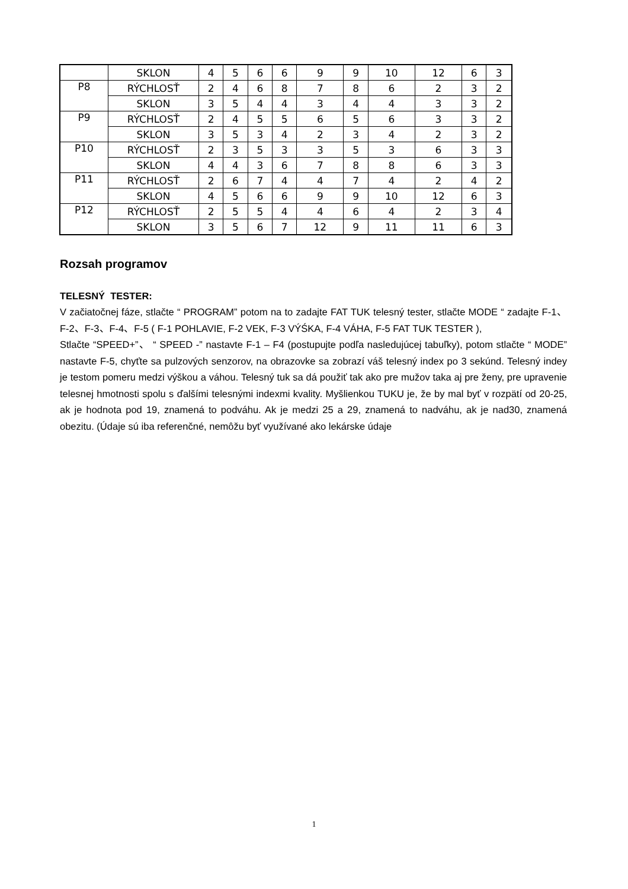| | SKLON | 4 | 5 | 6 | 6 | 9 | 9 | 10 | 12 | 6 | 3 |
| P8 | RÝCHLOSŤ | 2 | 4 | 6 | 8 | 7 | 8 | 6 | 2 | 3 | 2 |
| | SKLON | 3 | 5 | 4 | 4 | 3 | 4 | 4 | 3 | 3 | 2 |
| P9 | RÝCHLOSŤ | 2 | 4 | 5 | 5 | 6 | 5 | 6 | 3 | 3 | 2 |
| | SKLON | 3 | 5 | 3 | 4 | 2 | 3 | 4 | 2 | 3 | 2 |
| P10 | RÝCHLOSŤ | 2 | 3 | 5 | 3 | 3 | 5 | 3 | 6 | 3 | 3 |
| | SKLON | 4 | 4 | 3 | 6 | 7 | 8 | 8 | 6 | 3 | 3 |
| P11 | RÝCHLOSŤ | 2 | 6 | 7 | 4 | 4 | 7 | 4 | 2 | 4 | 2 |
| | SKLON | 4 | 5 | 6 | 6 | 9 | 9 | 10 | 12 | 6 | 3 |
| P12 | RÝCHLOSŤ | 2 | 5 | 5 | 4 | 4 | 6 | 4 | 2 | 3 | 4 |
| | SKLON | 3 | 5 | 6 | 7 | 12 | 9 | 11 | 11 | 6 | 3 |
Rozsah programov
TELESNÝ TESTER:
V začiatočnej fáze, stlačte “ PROGRAM” potom na to zadajte FAT TUK telesný tester, stlačte MODE “ zadajte F-1、F-2、F-3、F-4、F-5 ( F-1 POHLAVIE, F-2 VEK, F-3 VÝŚKA, F-4 VÁHA, F-5 FAT TUK TESTER ),
Stlačte “SPEED+”、 “ SPEED -” nastavte F-1 – F4 (postupujte podľa nasledujúcej tabuľky), potom stlačte “ MODE” nastavte F-5, chyťte sa pulzových senzorov, na obrazovke sa zobrazí váš telesný index po 3 sekúnd. Telesný indey je testom pomeru medzi výškou a váhou. Telesný tuk sa dá použiť tak ako pre mužov taka aj pre ženy, pre upravenie telesnej hmotnosti spolu s ďalšími telesnými indexmi kvality. Myšlienkou TUKU je, že by mal byť v rozpätí od 20-25, ak je hodnota pod 19, znamená to podváhu. Ak je medzi 25 a 29, znamená to nadváhu, ak je nad30, znamená obezitu. (Údaje sú iba referenčné, nemôžu byť využívané ako lekárske údaje
1